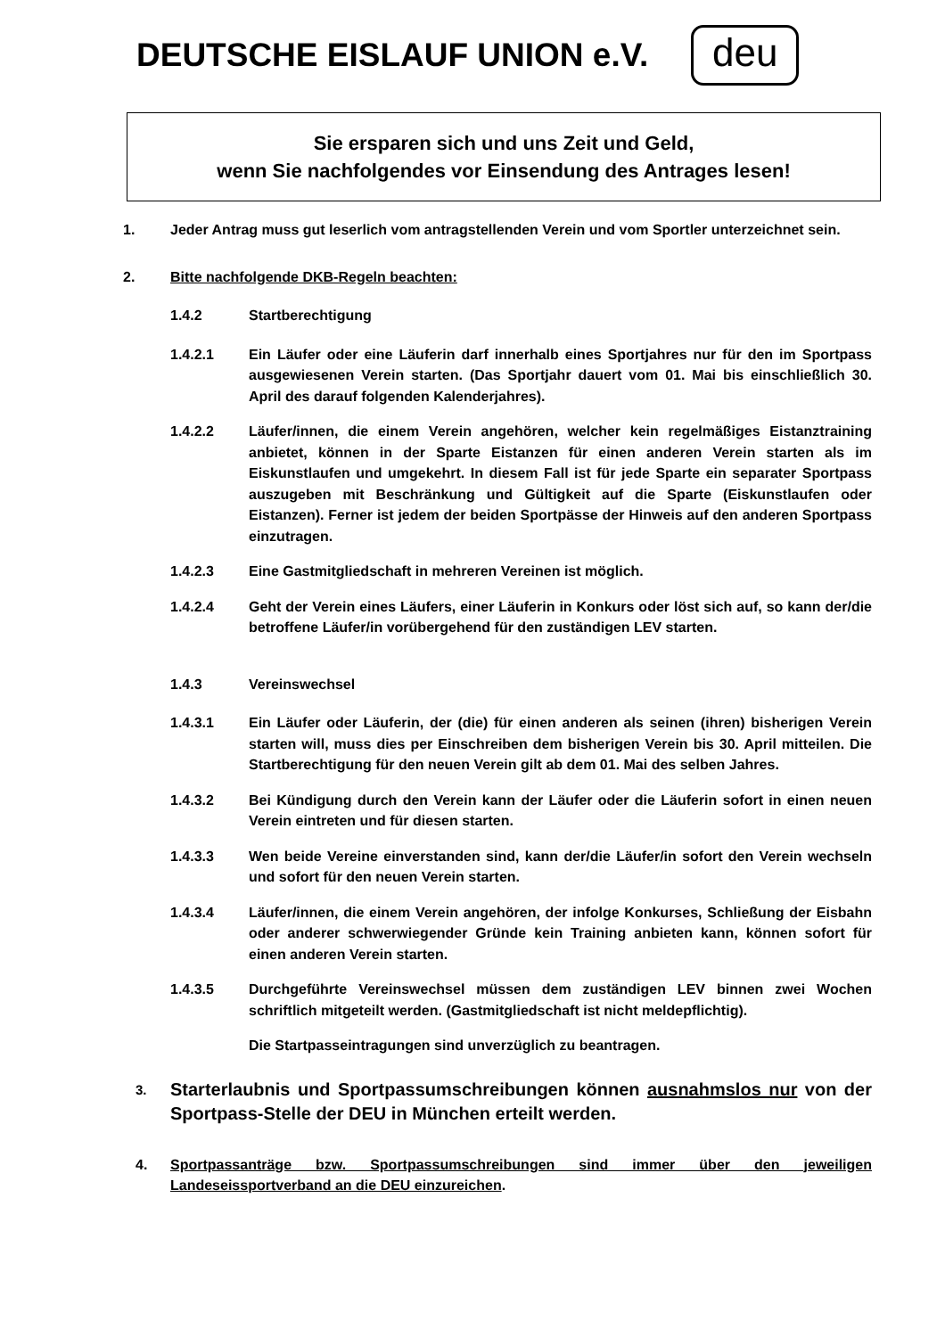DEUTSCHE EISLAUF UNION e.V.
deu
Sie ersparen sich und uns Zeit und Geld,
wenn Sie nachfolgendes vor Einsendung des Antrages lesen!
1. Jeder Antrag muss gut leserlich vom antragstellenden Verein und vom Sportler unterzeichnet sein.
2. Bitte nachfolgende DKB-Regeln beachten:
1.4.2 Startberechtigung
1.4.2.1 Ein Läufer oder eine Läuferin darf innerhalb eines Sportjahres nur für den im Sportpass ausgewiesenen Verein starten. (Das Sportjahr dauert vom 01. Mai bis einschließlich 30. April des darauf folgenden Kalenderjahres).
1.4.2.2 Läufer/innen, die einem Verein angehören, welcher kein regelmäßiges Eistanztraining anbietet, können in der Sparte Eistanzen für einen anderen Verein starten als im Eiskunstlaufen und umgekehrt. In diesem Fall ist für jede Sparte ein separater Sportpass auszugeben mit Beschränkung und Gültigkeit auf die Sparte (Eiskunstlaufen oder Eistanzen). Ferner ist jedem der beiden Sportpässe der Hinweis auf den anderen Sportpass einzutragen.
1.4.2.3 Eine Gastmitgliedschaft in mehreren Vereinen ist möglich.
1.4.2.4 Geht der Verein eines Läufers, einer Läuferin in Konkurs oder löst sich auf, so kann der/die betroffene Läufer/in vorübergehend für den zuständigen LEV starten.
1.4.3 Vereinswechsel
1.4.3.1 Ein Läufer oder Läuferin, der (die) für einen anderen als seinen (ihren) bisherigen Verein starten will, muss dies per Einschreiben dem bisherigen Verein bis 30. April mitteilen. Die Startberechtigung für den neuen Verein gilt ab dem 01. Mai des selben Jahres.
1.4.3.2 Bei Kündigung durch den Verein kann der Läufer oder die Läuferin sofort in einen neuen Verein eintreten und für diesen starten.
1.4.3.3 Wen beide Vereine einverstanden sind, kann der/die Läufer/in sofort den Verein wechseln und sofort für den neuen Verein starten.
1.4.3.4 Läufer/innen, die einem Verein angehören, der infolge Konkurses, Schließung der Eisbahn oder anderer schwerwiegender Gründe kein Training anbieten kann, können sofort für einen anderen Verein starten.
1.4.3.5 Durchgeführte Vereinswechsel müssen dem zuständigen LEV binnen zwei Wochen schriftlich mitgeteilt werden. (Gastmitgliedschaft ist nicht meldepflichtig).
Die Startpasseintragungen sind unverzüglich zu beantragen.
3.
Starterlaubnis und Sportpassumschreibungen können ausnahmslos nur von der Sportpass-Stelle der DEU in München erteilt werden.
4. Sportpassanträge bzw. Sportpassumschreibungen sind immer über den jeweiligen Landeseissportverband an die DEU einzureichen.